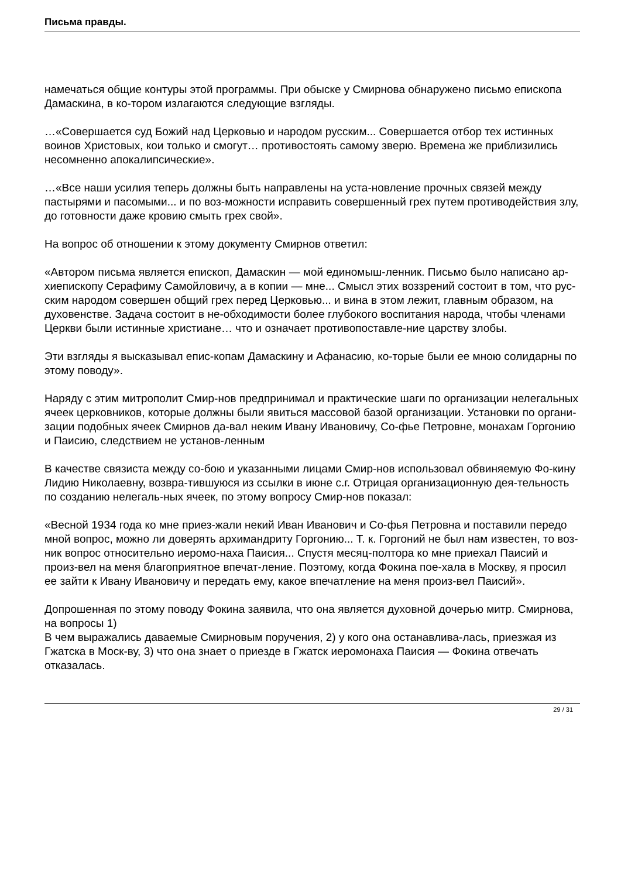Письма правды.
намечаться общие контуры этой программы. При обыске у Смирнова обнаружено письмо епископа Дамаскина, в ко-тором излагаются следующие взгляды.
…«Совершается суд Божий над Церковью и народом русским... Совершается отбор тех истинных воинов Христовых, кои только и смогут… противостоять самому зверю. Времена же приблизились несомненно апокалипсические».
…«Все наши усилия теперь должны быть направлены на уста-новление прочных связей между пастырями и пасомыми... и по воз-можности исправить совершенный грех путем противодействия злу, до готовности даже кровию смыть грех свой».
На вопрос об отношении к этому документу Смирнов ответил:
«Автором письма является епископ, Дамаскин — мой единомыш-ленник. Письмо было написано ар-хиепископу Серафиму Самойловичу, а в копии — мне... Смысл этих воззрений состоит в том, что рус-ским народом совершен общий грех перед Церковью... и вина в этом лежит, главным образом, на духовенстве. Задача состоит в не-обходимости более глубокого воспитания народа, чтобы членами Церкви были истинные христиане… что и означает противопоставле-ние царству злобы.
Эти взгляды я высказывал епис-копам Дамаскину и Афанасию, ко-торые были ее мною солидарны по этому поводу».
Наряду с этим митрополит Смир-нов предпринимал и практические шаги по организации нелегальных ячеек церковников, которые должны были явиться массовой базой организации. Установки по органи-зации подобных ячеек Смирнов да-вал неким Ивану Ивановичу, Со-фье Петровне, монахам Горгонию и Паисию, следствием не установ-ленным
В качестве связиста между со-бою и указанными лицами Смир-нов использовал обвиняемую Фо-кину Лидию Николаевну, возвра-тившуюся из ссылки в июне с.г. Отрицая организационную дея-тельность по созданию нелегаль-ных ячеек, по этому вопросу Смир-нов показал:
«Весной 1934 года ко мне приез-жали некий Иван Иванович и Со-фья Петровна и поставили передо мной вопрос, можно ли доверять архимандриту Горгонию... Т. к. Горгоний не был нам известен, то воз-ник вопрос относительно иеромо-наха Паисия... Спустя месяц-полтора ко мне приехал Паисий и произ-вел на меня благоприятное впечат-ление. Поэтому, когда Фокина пое-хала в Москву, я просил ее зайти к Ивану Ивановичу и передать ему, какое впечатление на меня произ-вел Паисий».
Допрошенная по этому поводу Фокина заявила, что она является духовной дочерью митр. Смирнова, на вопросы 1)
В чем выражались даваемые Смирновым поручения, 2) у кого она останавлива-лась, приезжая из Гжатска в Моск-ву, 3) что она знает о приезде в Гжатск иеромонаха Паисия — Фокина отвечать отказалась.
29 / 31